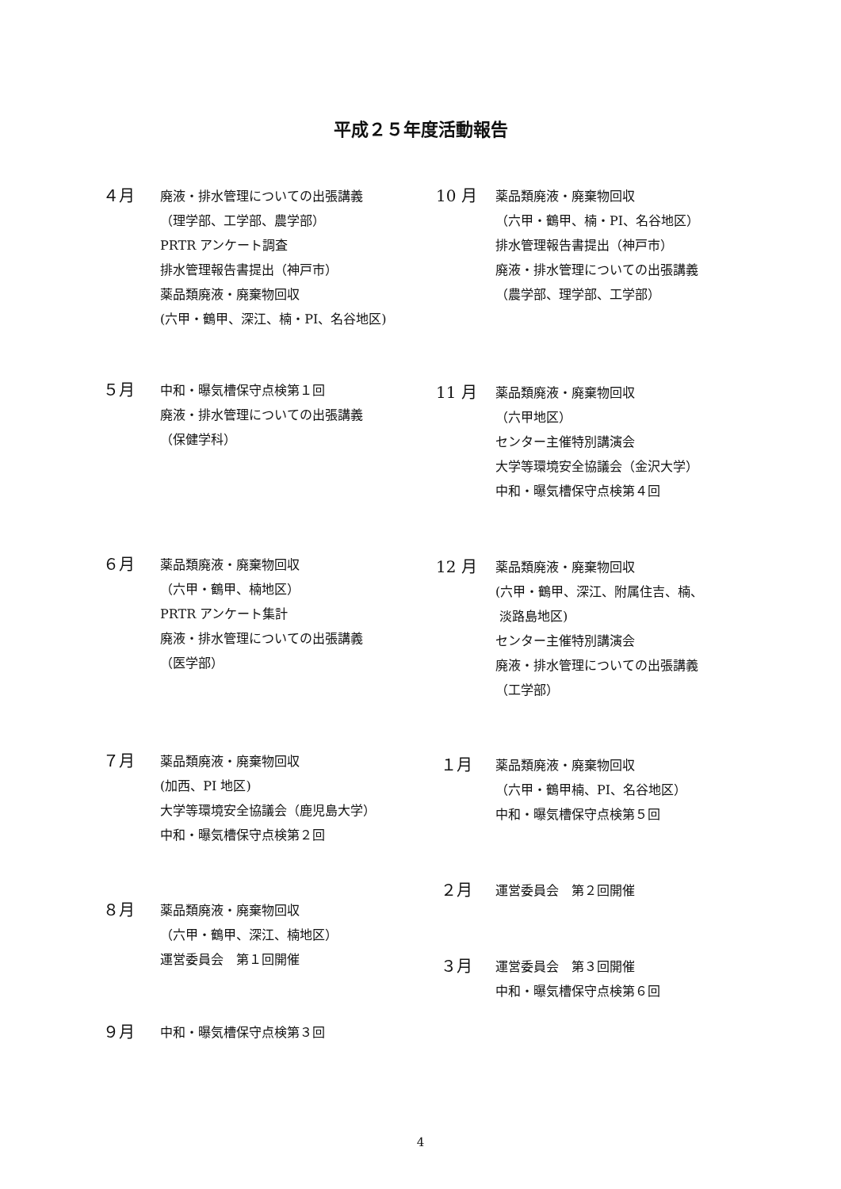平成２５年度活動報告
４月
廃液・排水管理についての出張講義
（理学部、工学部、農学部）
PRTR アンケート調査
排水管理報告書提出（神戸市）
薬品類廃液・廃棄物回収
(六甲・鶴甲、深江、楠・PI、名谷地区)
５月
中和・曝気槽保守点検第１回
廃液・排水管理についての出張講義
（保健学科）
６月
薬品類廃液・廃棄物回収
（六甲・鶴甲、楠地区）
PRTR アンケート集計
廃液・排水管理についての出張講義
（医学部）
７月
薬品類廃液・廃棄物回収
(加西、PI 地区)
大学等環境安全協議会（鹿児島大学）
中和・曝気槽保守点検第２回
８月
薬品類廃液・廃棄物回収
（六甲・鶴甲、深江、楠地区）
運営委員会　第１回開催
９月
中和・曝気槽保守点検第３回
10 月
薬品類廃液・廃棄物回収
（六甲・鶴甲、楠・PI、名谷地区）
排水管理報告書提出（神戸市）
廃液・排水管理についての出張講義
（農学部、理学部、工学部）
11 月
薬品類廃液・廃棄物回収
（六甲地区）
センター主催特別講演会
大学等環境安全協議会（金沢大学）
中和・曝気槽保守点検第４回
12 月
薬品類廃液・廃棄物回収
(六甲・鶴甲、深江、附属住吉、楠、
淡路島地区)
センター主催特別講演会
廃液・排水管理についての出張講義
（工学部）
１月
薬品類廃液・廃棄物回収
（六甲・鶴甲楠、PI、名谷地区）
中和・曝気槽保守点検第５回
２月
運営委員会　第２回開催
３月
運営委員会　第３回開催
中和・曝気槽保守点検第６回
4